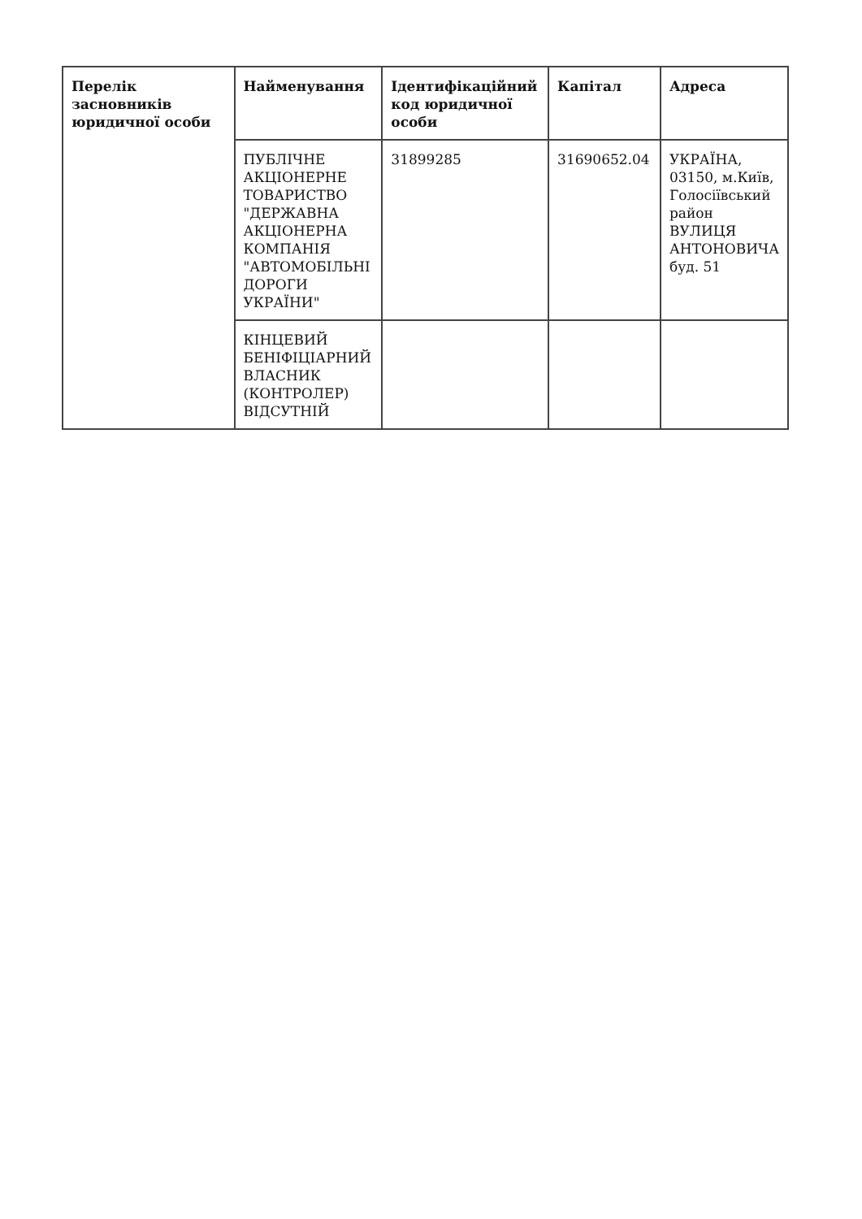| Перелік засновників юридичної особи | Найменування | Ідентифікаційний код юридичної особи | Капітал | Адреса |
| --- | --- | --- | --- | --- |
| | ПУБЛІЧНЕ АКЦІОНЕРНЕ ТОВАРИСТВО "ДЕРЖАВНА АКЦІОНЕРНА КОМПАНІЯ "АВТОМОБІЛЬНІ ДОРОГИ УКРАЇНИ" | 31899285 | 31690652.04 | УКРАЇНА, 03150, м.Київ, Голосіївський район ВУЛИЦЯ АНТОНОВИЧА буд. 51 |
| | КІНЦЕВИЙ БЕНІФІЦІАРНИЙ ВЛАСНИК (КОНТРОЛЕР) ВІДСУТНІЙ | | | |